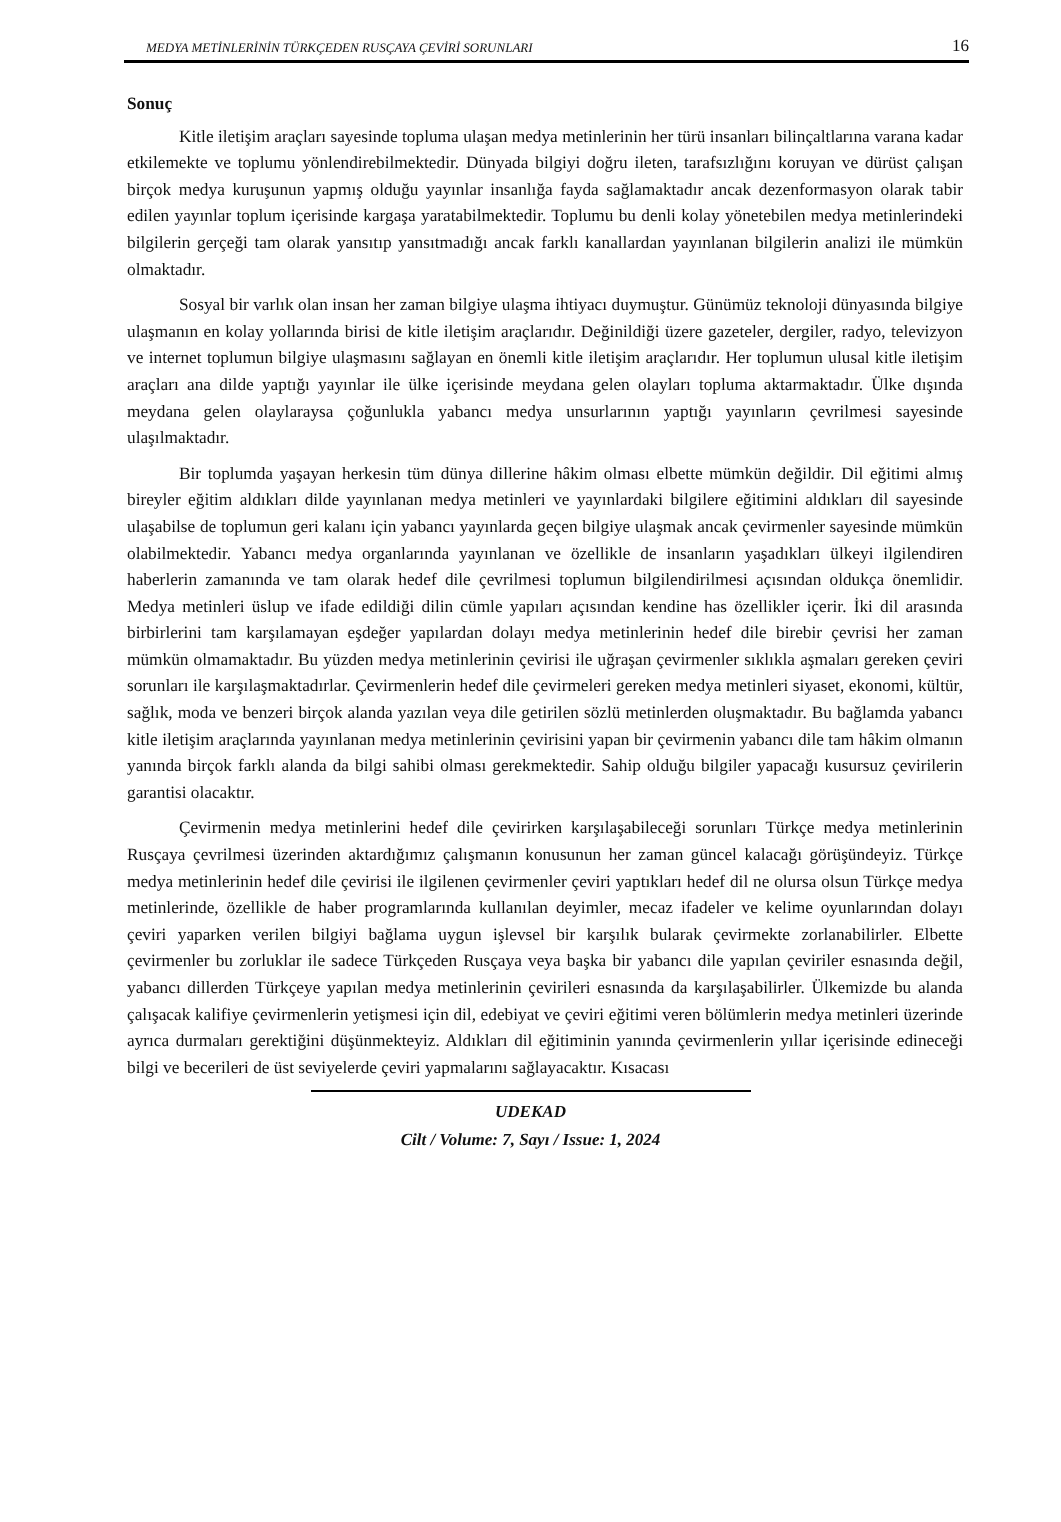MEDYA METİNLERİNİN TÜRKÇEDEN RUSÇAYA ÇEVİRİ SORUNLARI 16
Sonuç
Kitle iletişim araçları sayesinde topluma ulaşan medya metinlerinin her türü insanları bilinçaltlarına varana kadar etkilemekte ve toplumu yönlendirebilmektedir. Dünyada bilgiyi doğru ileten, tarafsızlığını koruyan ve dürüst çalışan birçok medya kuruşunun yapmış olduğu yayınlar insanlığa fayda sağlamaktadır ancak dezenformasyon olarak tabir edilen yayınlar toplum içerisinde kargaşa yaratabilmektedir. Toplumu bu denli kolay yönetebilen medya metinlerindeki bilgilerin gerçeği tam olarak yansıtıp yansıtmadığı ancak farklı kanallardan yayınlanan bilgilerin analizi ile mümkün olmaktadır.
Sosyal bir varlık olan insan her zaman bilgiye ulaşma ihtiyacı duymuştur. Günümüz teknoloji dünyasında bilgiye ulaşmanın en kolay yollarında birisi de kitle iletişim araçlarıdır. Değinildiği üzere gazeteler, dergiler, radyo, televizyon ve internet toplumun bilgiye ulaşmasını sağlayan en önemli kitle iletişim araçlarıdır. Her toplumun ulusal kitle iletişim araçları ana dilde yaptığı yayınlar ile ülke içerisinde meydana gelen olayları topluma aktarmaktadır. Ülke dışında meydana gelen olaylaraysa çoğunlukla yabancı medya unsurlarının yaptığı yayınların çevrilmesi sayesinde ulaşılmaktadır.
Bir toplumda yaşayan herkesin tüm dünya dillerine hâkim olması elbette mümkün değildir. Dil eğitimi almış bireyler eğitim aldıkları dilde yayınlanan medya metinleri ve yayınlardaki bilgilere eğitimini aldıkları dil sayesinde ulaşabilse de toplumun geri kalanı için yabancı yayınlarda geçen bilgiye ulaşmak ancak çevirmenler sayesinde mümkün olabilmektedir. Yabancı medya organlarında yayınlanan ve özellikle de insanların yaşadıkları ülkeyi ilgilendiren haberlerin zamanında ve tam olarak hedef dile çevrilmesi toplumun bilgilendirilmesi açısından oldukça önemlidir. Medya metinleri üslup ve ifade edildiği dilin cümle yapıları açısından kendine has özellikler içerir. İki dil arasında birbirlerini tam karşılamayan eşdeğer yapılardan dolayı medya metinlerinin hedef dile birebir çevrisi her zaman mümkün olmamaktadır. Bu yüzden medya metinlerinin çevirisi ile uğraşan çevirmenler sıklıkla aşmaları gereken çeviri sorunları ile karşılaşmaktadırlar. Çevirmenlerin hedef dile çevirmeleri gereken medya metinleri siyaset, ekonomi, kültür, sağlık, moda ve benzeri birçok alanda yazılan veya dile getirilen sözlü metinlerden oluşmaktadır. Bu bağlamda yabancı kitle iletişim araçlarında yayınlanan medya metinlerinin çevirisini yapan bir çevirmenin yabancı dile tam hâkim olmanın yanında birçok farklı alanda da bilgi sahibi olması gerekmektedir. Sahip olduğu bilgiler yapacağı kusursuz çevirilerin garantisi olacaktır.
Çevirmenin medya metinlerini hedef dile çevirirken karşılaşabileceği sorunları Türkçe medya metinlerinin Rusçaya çevrilmesi üzerinden aktardığımız çalışmanın konusunun her zaman güncel kalacağı görüşündeyiz. Türkçe medya metinlerinin hedef dile çevirisi ile ilgilenen çevirmenler çeviri yaptıkları hedef dil ne olursa olsun Türkçe medya metinlerinde, özellikle de haber programlarında kullanılan deyimler, mecaz ifadeler ve kelime oyunlarından dolayı çeviri yaparken verilen bilgiyi bağlama uygun işlevsel bir karşılık bularak çevirmekte zorlanabilirler. Elbette çevirmenler bu zorluklar ile sadece Türkçeden Rusçaya veya başka bir yabancı dile yapılan çeviriler esnasında değil, yabancı dillerden Türkçeye yapılan medya metinlerinin çevirileri esnasında da karşılaşabilirler. Ülkemizde bu alanda çalışacak kalifiye çevirmenlerin yetişmesi için dil, edebiyat ve çeviri eğitimi veren bölümlerin medya metinleri üzerinde ayrıca durmaları gerektiğini düşünmekteyiz. Aldıkları dil eğitiminin yanında çevirmenlerin yıllar içerisinde edineceği bilgi ve becerileri de üst seviyelerde çeviri yapmalarını sağlayacaktır. Kısacası
UDEKAD
Cilt / Volume: 7, Sayı / Issue: 1, 2024